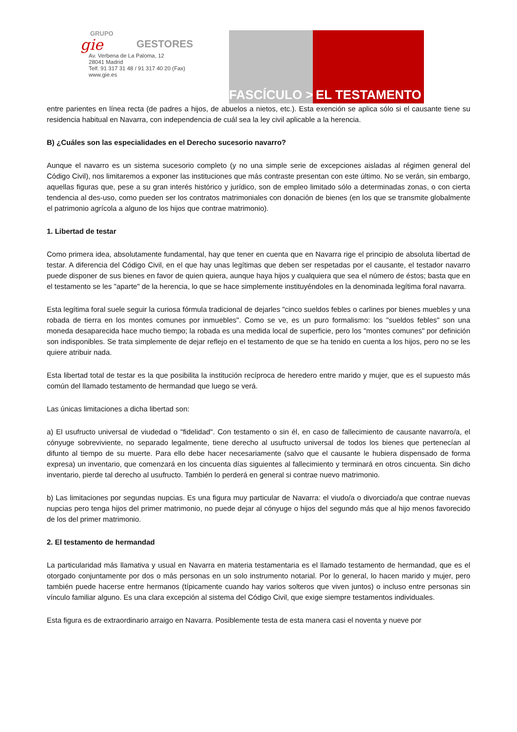GRUPO
gie
GESTORES
Av. Verbena de La Paloma, 12
28041 Madrid
Telf. 91 317 31 48 / 91 317 40 20 (Fax)
www.gie.es
FASCÍCULO >
EL TESTAMENTO
entre parientes en línea recta (de padres a hijos, de abuelos a nietos, etc.). Esta exención se aplica sólo si el causante tiene su residencia habitual en Navarra, con independencia de cuál sea la ley civil aplicable a la herencia.
B) ¿Cuáles son las especialidades en el Derecho sucesorio navarro?
Aunque el navarro es un sistema sucesorio completo (y no una simple serie de excepciones aisladas al régimen general del Código Civil), nos limitaremos a exponer las instituciones que más contraste presentan con este último. No se verán, sin embargo, aquellas figuras que, pese a su gran interés histórico y jurídico, son de empleo limitado sólo a determinadas zonas, o con cierta tendencia al des-uso, como pueden ser los contratos matrimoniales con donación de bienes (en los que se transmite globalmente el patrimonio agrícola a alguno de los hijos que contrae matrimonio).
1. Libertad de testar
Como primera idea, absolutamente fundamental, hay que tener en cuenta que en Navarra rige el principio de absoluta libertad de testar. A diferencia del Código Civil, en el que hay unas legítimas que deben ser respetadas por el causante, el testador navarro puede disponer de sus bienes en favor de quien quiera, aunque haya hijos y cualquiera que sea el número de éstos; basta que en el testamento se les "aparte" de la herencia, lo que se hace simplemente instituyéndoles en la denominada legítima foral navarra.
Esta legítima foral suele seguir la curiosa fórmula tradicional de dejarles "cinco sueldos febles o carlines por bienes muebles y una robada de tierra en los montes comunes por inmuebles". Como se ve, es un puro formalismo: los "sueldos febles" son una moneda desaparecida hace mucho tiempo; la robada es una medida local de superficie, pero los "montes comunes" por definición son indisponibles. Se trata simplemente de dejar reflejo en el testamento de que se ha tenido en cuenta a los hijos, pero no se les quiere atribuir nada.
Esta libertad total de testar es la que posibilita la institución recíproca de heredero entre marido y mujer, que es el supuesto más común del llamado testamento de hermandad que luego se verá.
Las únicas limitaciones a dicha libertad son:
a) El usufructo universal de viudedad o "fidelidad". Con testamento o sin él, en caso de fallecimiento de causante navarro/a, el cónyuge sobreviviente, no separado legalmente, tiene derecho al usufructo universal de todos los bienes que pertenecían al difunto al tiempo de su muerte. Para ello debe hacer necesariamente (salvo que el causante le hubiera dispensado de forma expresa) un inventario, que comenzará en los cincuenta días siguientes al fallecimiento y terminará en otros cincuenta. Sin dicho inventario, pierde tal derecho al usufructo. También lo perderá en general si contrae nuevo matrimonio.
b) Las limitaciones por segundas nupcias. Es una figura muy particular de Navarra: el viudo/a o divorciado/a que contrae nuevas nupcias pero tenga hijos del primer matrimonio, no puede dejar al cónyuge o hijos del segundo más que al hijo menos favorecido de los del primer matrimonio.
2. El testamento de hermandad
La particularidad más llamativa y usual en Navarra en materia testamentaria es el llamado testamento de hermandad, que es el otorgado conjuntamente por dos o más personas en un solo instrumento notarial. Por lo general, lo hacen marido y mujer, pero también puede hacerse entre hermanos (típicamente cuando hay varios solteros que viven juntos) o incluso entre personas sin vínculo familiar alguno. Es una clara excepción al sistema del Código Civil, que exige siempre testamentos individuales.
Esta figura es de extraordinario arraigo en Navarra. Posiblemente testa de esta manera casi el noventa y nueve por